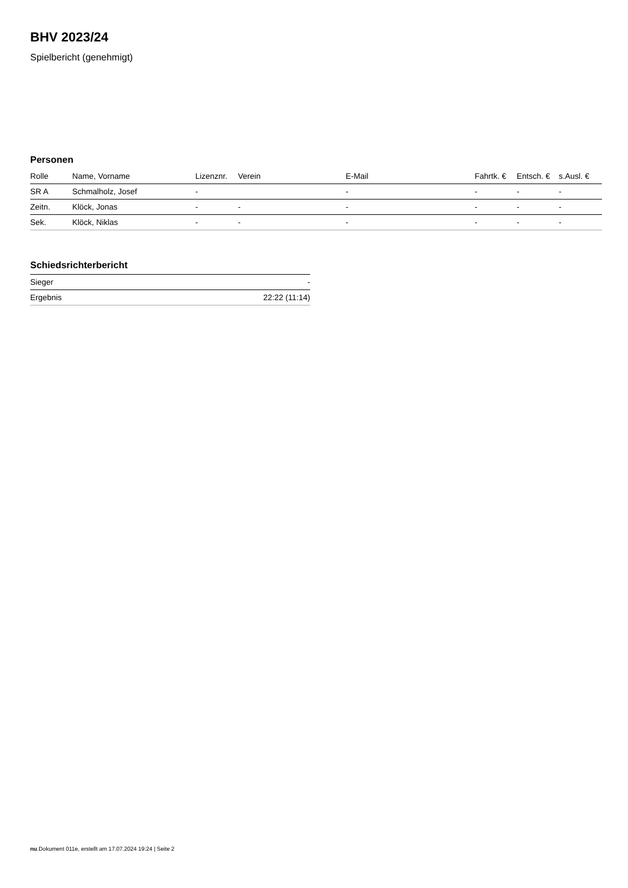BHV 2023/24
Spielbericht (genehmigt)
Personen
| Rolle | Name, Vorname | Lizenznr. | Verein | E-Mail | Fahrtk. € | Entsch. € | s.Ausl. € |
| --- | --- | --- | --- | --- | --- | --- | --- |
| SR A | Schmalholz, Josef | - | | - | - | - | - |
| Zeitn. | Klöck, Jonas | - | - | - | - | - | - |
| Sek. | Klöck, Niklas | - | - | - | - | - | - |
Schiedsrichterbericht
| Sieger | - |
| Ergebnis | 22:22 (11:14) |
nu.Dokument 011e, erstellt am 17.07.2024 19:24 | Seite 2